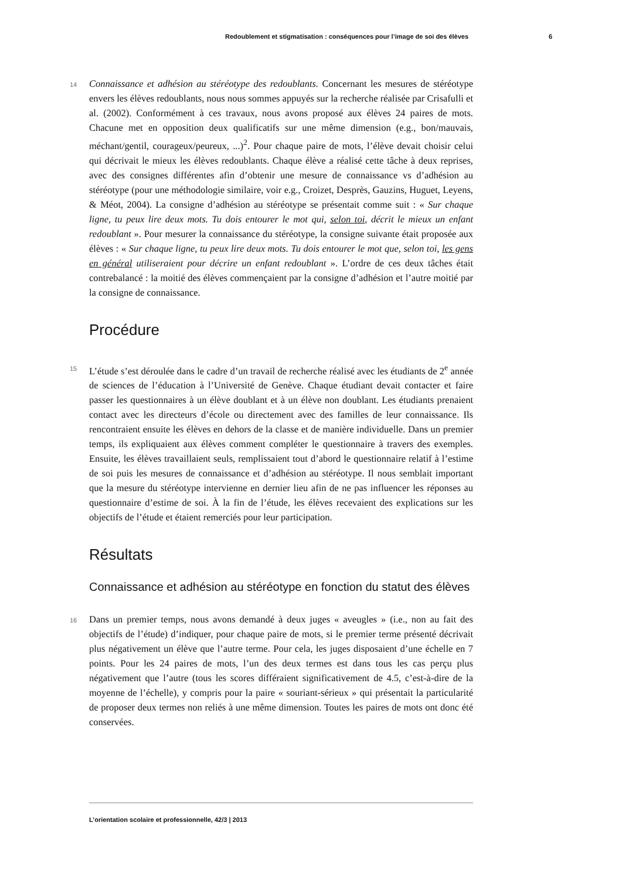Redoublement et stigmatisation : conséquences pour l’image de soi des élèves 6
14
Connaissance et adhésion au stéréotype des redoublants. Concernant les mesures de stéréotype envers les élèves redoublants, nous nous sommes appuyés sur la recherche réalisée par Crisafulli et al. (2002). Conformément à ces travaux, nous avons proposé aux élèves 24 paires de mots. Chacune met en opposition deux qualificatifs sur une même dimension (e.g., bon/mauvais, méchant/gentil, courageux/peureux, ...)<sup>2</sup>. Pour chaque paire de mots, l’élève devait choisir celui qui décrivait le mieux les élèves redoublants. Chaque élève a réalisé cette tâche à deux reprises, avec des consignes différentes afin d’obtenir une mesure de connaissance vs d’adhésion au stéréotype (pour une méthodologie similaire, voir e.g., Croizet, Desprès, Gauzins, Huguet, Leyens, & Méot, 2004). La consigne d’adhésion au stéréotype se présentait comme suit : « Sur chaque ligne, tu peux lire deux mots. Tu dois entourer le mot qui, selon toi, décrit le mieux un enfant redoublant ». Pour mesurer la connaissance du stéréotype, la consigne suivante était proposée aux élèves : « Sur chaque ligne, tu peux lire deux mots. Tu dois entourer le mot que, selon toi, les gens en général utiliseraient pour décrire un enfant redoublant ». L’ordre de ces deux tâches était contrebalancé : la moitié des élèves commençaient par la consigne d’adhésion et l’autre moitié par la consigne de connaissance.
Procédure
15
L’étude s’est déroulée dans le cadre d’un travail de recherche réalisé avec les étudiants de 2<sup>e</sup> année de sciences de l’éducation à l’Université de Genève. Chaque étudiant devait contacter et faire passer les questionnaires à un élève doublant et à un élève non doublant. Les étudiants prenaient contact avec les directeurs d’école ou directement avec des familles de leur connaissance. Ils rencontraient ensuite les élèves en dehors de la classe et de manière individuelle. Dans un premier temps, ils expliquaient aux élèves comment compléter le questionnaire à travers des exemples. Ensuite, les élèves travaillaient seuls, remplissaient tout d’abord le questionnaire relatif à l’estime de soi puis les mesures de connaissance et d’adhésion au stéréotype. Il nous semblait important que la mesure du stéréotype intervienne en dernier lieu afin de ne pas influencer les réponses au questionnaire d’estime de soi. À la fin de l’étude, les élèves recevaient des explications sur les objectifs de l’étude et étaient remerciés pour leur participation.
Résultats
Connaissance et adhésion au stéréotype en fonction du statut des élèves
16
Dans un premier temps, nous avons demandé à deux juges « aveugles » (i.e., non au fait des objectifs de l’étude) d’indiquer, pour chaque paire de mots, si le premier terme présenté décrivait plus négativement un élève que l’autre terme. Pour cela, les juges disposaient d’une échelle en 7 points. Pour les 24 paires de mots, l’un des deux termes est dans tous les cas perçu plus négativement que l’autre (tous les scores différaient significativement de 4.5, c’est-à-dire de la moyenne de l’échelle), y compris pour la paire « souriant-sérieux » qui présentait la particularité de proposer deux termes non reliés à une même dimension. Toutes les paires de mots ont donc été conservées.
L’orientation scolaire et professionnelle, 42/3 | 2013